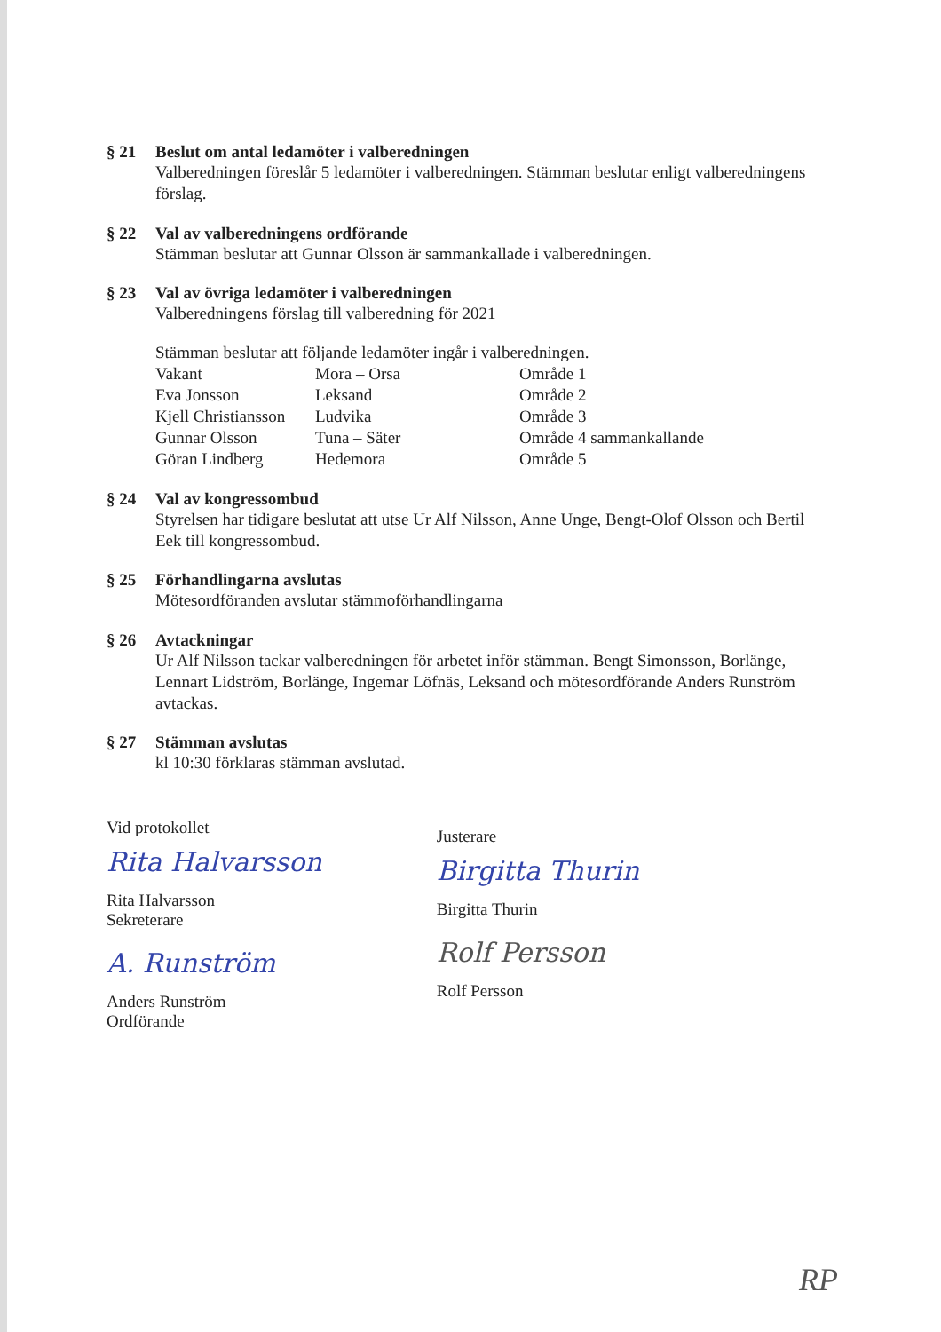§ 21 Beslut om antal ledamöter i valberedningen
Valberedningen föreslår 5 ledamöter i valberedningen. Stämman beslutar enligt valberedningens förslag.
§ 22 Val av valberedningens ordförande
Stämman beslutar att Gunnar Olsson är sammankallade i valberedningen.
§ 23 Val av övriga ledamöter i valberedningen
Valberedningens förslag till valberedning för 2021
Stämman beslutar att följande ledamöter ingår i valberedningen.
| Vakant | Mora – Orsa | Område 1 |
| Eva Jonsson | Leksand | Område 2 |
| Kjell Christiansson | Ludvika | Område 3 |
| Gunnar Olsson | Tuna – Säter | Område 4 sammankallande |
| Göran Lindberg | Hedemora | Område 5 |
§ 24 Val av kongressombud
Styrelsen har tidigare beslutat att utse Ur Alf Nilsson, Anne Unge, Bengt-Olof Olsson och Bertil Eek till kongressombud.
§ 25 Förhandlingarna avslutas
Mötesordföranden avslutar stämmoförhandlingarna
§ 26 Avtackningar
Ur Alf Nilsson tackar valberedningen för arbetet inför stämman. Bengt Simonsson, Borlänge, Lennart Lidström, Borlänge, Ingemar Löfnäs, Leksand och mötesordförande Anders Runström avtackas.
§ 27 Stämman avslutas
kl 10:30 förklaras stämman avslutad.
Vid protokollet
Rita Halvarsson
Rita Halvarsson
Sekreterare
A. Runström
Anders Runström
Ordförande
Justerare
Birgitta Thurin
Birgitta Thurin
Rolf Persson
Rolf Persson
RP